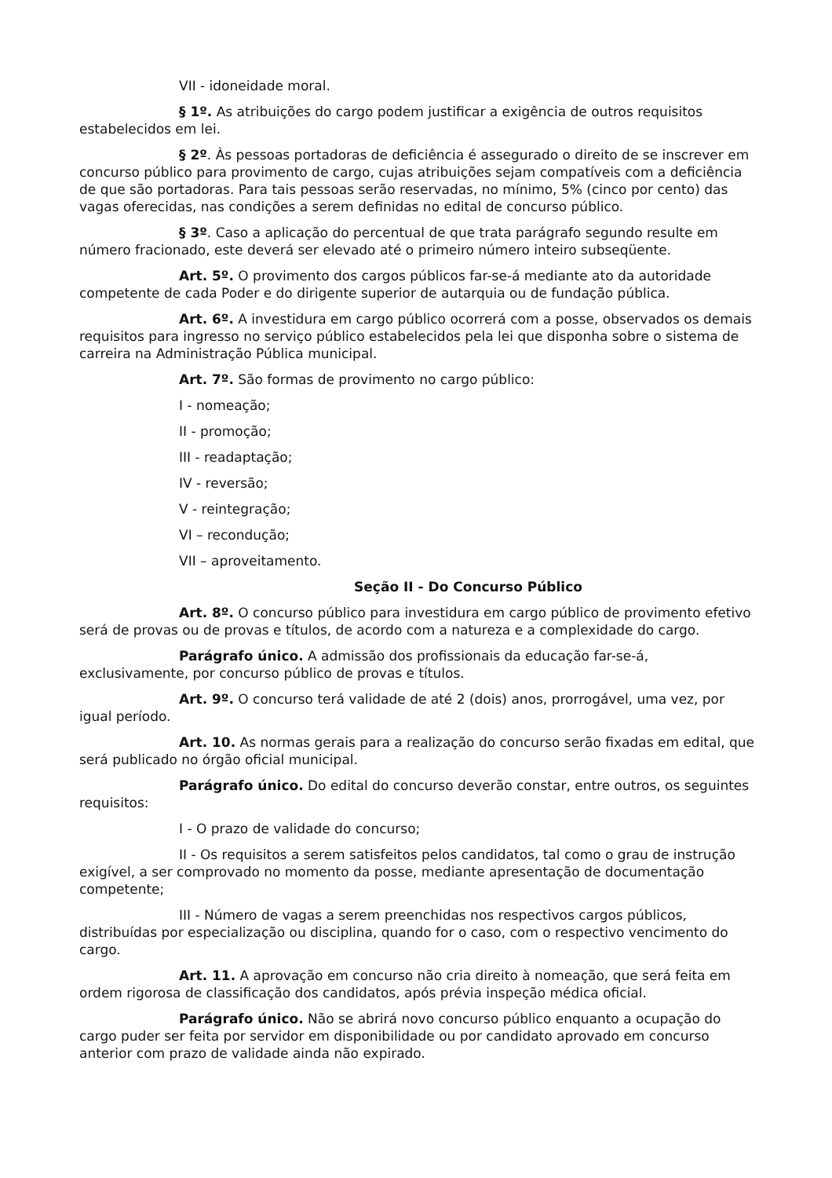VII - idoneidade moral.
§ 1º. As atribuições do cargo podem justificar a exigência de outros requisitos estabelecidos em lei.
§ 2º. Às pessoas portadoras de deficiência é assegurado o direito de se inscrever em concurso público para provimento de cargo, cujas atribuições sejam compatíveis com a deficiência de que são portadoras. Para tais pessoas serão reservadas, no mínimo, 5% (cinco por cento) das vagas oferecidas, nas condições a serem definidas no edital de concurso público.
§ 3º. Caso a aplicação do percentual de que trata parágrafo segundo resulte em número fracionado, este deverá ser elevado até o primeiro número inteiro subseqüente.
Art. 5º. O provimento dos cargos públicos far-se-á mediante ato da autoridade competente de cada Poder e do dirigente superior de autarquia ou de fundação pública.
Art. 6º. A investidura em cargo público ocorrerá com a posse, observados os demais requisitos para ingresso no serviço público estabelecidos pela lei que disponha sobre o sistema de carreira na Administração Pública municipal.
Art. 7º. São formas de provimento no cargo público:
I - nomeação;
II - promoção;
III - readaptação;
IV - reversão;
V - reintegração;
VI – recondução;
VII – aproveitamento.
Seção II - Do Concurso Público
Art. 8º. O concurso público para investidura em cargo público de provimento efetivo será de provas ou de provas e títulos, de acordo com a natureza e a complexidade do cargo.
Parágrafo único. A admissão dos profissionais da educação far-se-á, exclusivamente, por concurso público de provas e títulos.
Art. 9º. O concurso terá validade de até 2 (dois) anos, prorrogável, uma vez, por igual período.
Art. 10. As normas gerais para a realização do concurso serão fixadas em edital, que será publicado no órgão oficial municipal.
Parágrafo único. Do edital do concurso deverão constar, entre outros, os seguintes requisitos:
I - O prazo de validade do concurso;
II - Os requisitos a serem satisfeitos pelos candidatos, tal como o grau de instrução exigível, a ser comprovado no momento da posse, mediante apresentação de documentação competente;
III - Número de vagas a serem preenchidas nos respectivos cargos públicos, distribuídas por especialização ou disciplina, quando for o caso, com o respectivo vencimento do cargo.
Art. 11. A aprovação em concurso não cria direito à nomeação, que será feita em ordem rigorosa de classificação dos candidatos, após prévia inspeção médica oficial.
Parágrafo único. Não se abrirá novo concurso público enquanto a ocupação do cargo puder ser feita por servidor em disponibilidade ou por candidato aprovado em concurso anterior com prazo de validade ainda não expirado.